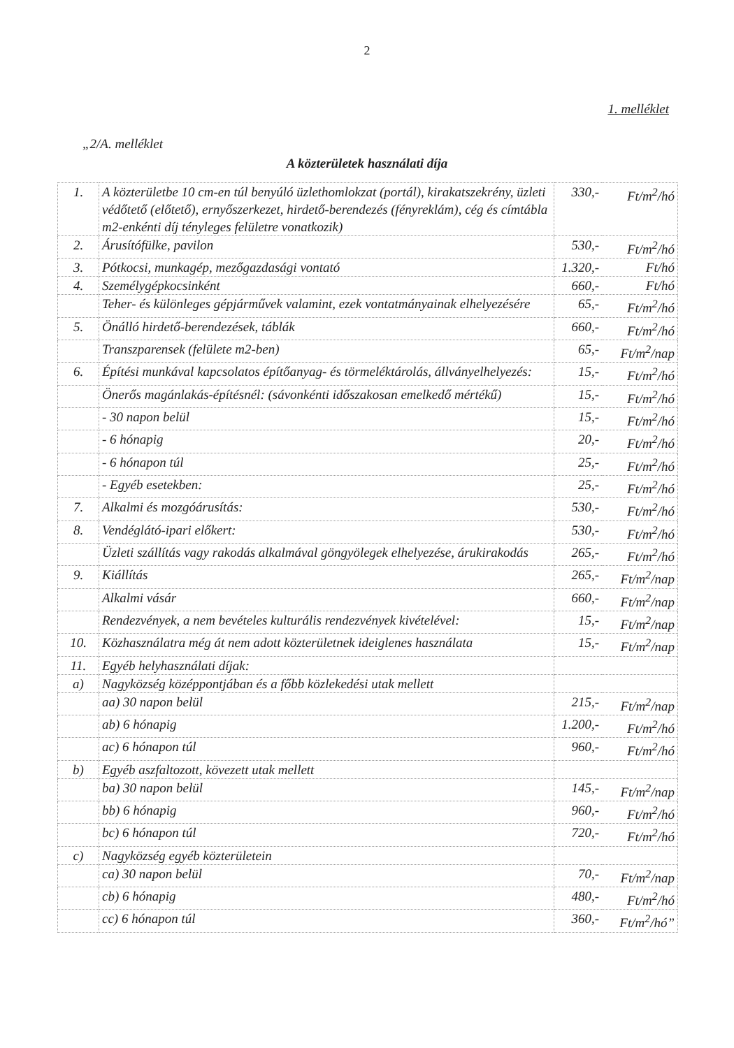2
1. melléklet
„2/A. melléklet
A közterületek használati díja
| 1. | A közterületbe 10 cm-en túl benyúló üzlethomlokzat (portál), kirakatszekrény, üzleti védőtető (előtető), ernyőszerkezet, hirdető-berendezés (fényreklám), cég és címtábla m2-enkénti díj tényleges felületre vonatkozik) | 330,- | Ft/m<sup>2</sup>/hó |
| 2. | Árusítófülke, pavilon | 530,- | Ft/m<sup>2</sup>/hó |
| 3. | Pótkocsi, munkagép, mezőgazdasági vontató | 1.320,- | Ft/hó |
| 4. | Személygépkocsinként | 660,- | Ft/hó |
| | Teher- és különleges gépjárművek valamint, ezek vontatmányainak elhelyezésére | 65,- | Ft/m<sup>2</sup>/hó |
| 5. | Önálló hirdető-berendezések, táblák | 660,- | Ft/m<sup>2</sup>/hó |
| | Transzparensek (felülete m2-ben) | 65,- | Ft/m<sup>2</sup>/nap |
| 6. | Építési munkával kapcsolatos építőanyag- és törmeléktárolás, állványelhelyezés: | 15,- | Ft/m<sup>2</sup>/hó |
| | Önerős magánlakás-építésnél: (sávonkénti időszakosan emelkedő mértékű) | 15,- | Ft/m<sup>2</sup>/hó |
| | - 30 napon belül | 15,- | Ft/m<sup>2</sup>/hó |
| | - 6 hónapig | 20,- | Ft/m<sup>2</sup>/hó |
| | - 6 hónapon túl | 25,- | Ft/m<sup>2</sup>/hó |
| | - Egyéb esetekben: | 25,- | Ft/m<sup>2</sup>/hó |
| 7. | Alkalmi és mozgóárusítás: | 530,- | Ft/m<sup>2</sup>/hó |
| 8. | Vendéglátó-ipari előkert: | 530,- | Ft/m<sup>2</sup>/hó |
| | Üzleti szállítás vagy rakodás alkalmával göngyölegek elhelyezése, árukirakodás | 265,- | Ft/m<sup>2</sup>/hó |
| 9. | Kiállítás | 265,- | Ft/m<sup>2</sup>/nap |
| | Alkalmi vásár | 660,- | Ft/m<sup>2</sup>/nap |
| | Rendezvények, a nem bevételes kulturális rendezvények kivételével: | 15,- | Ft/m<sup>2</sup>/nap |
| 10. | Közhasználatra még át nem adott közterületnek ideiglenes használata | 15,- | Ft/m<sup>2</sup>/nap |
| 11. | Egyéb helyhasználati díjak: | | |
| a) | Nagyközség középpontjában és a főbb közlekedési utak mellett | | |
| | aa) 30 napon belül | 215,- | Ft/m<sup>2</sup>/nap |
| | ab) 6 hónapig | 1.200,- | Ft/m<sup>2</sup>/hó |
| | ac) 6 hónapon túl | 960,- | Ft/m<sup>2</sup>/hó |
| b) | Egyéb aszfaltozott, kövezett utak mellett | | |
| | ba) 30 napon belül | 145,- | Ft/m<sup>2</sup>/nap |
| | bb) 6 hónapig | 960,- | Ft/m<sup>2</sup>/hó |
| | bc) 6 hónapon túl | 720,- | Ft/m<sup>2</sup>/hó |
| c) | Nagyközség egyéb közterületein | | |
| | ca) 30 napon belül | 70,- | Ft/m<sup>2</sup>/nap |
| | cb) 6 hónapig | 480,- | Ft/m<sup>2</sup>/hó |
| | cc) 6 hónapon túl | 360,- | Ft/m<sup>2</sup>/hó” |